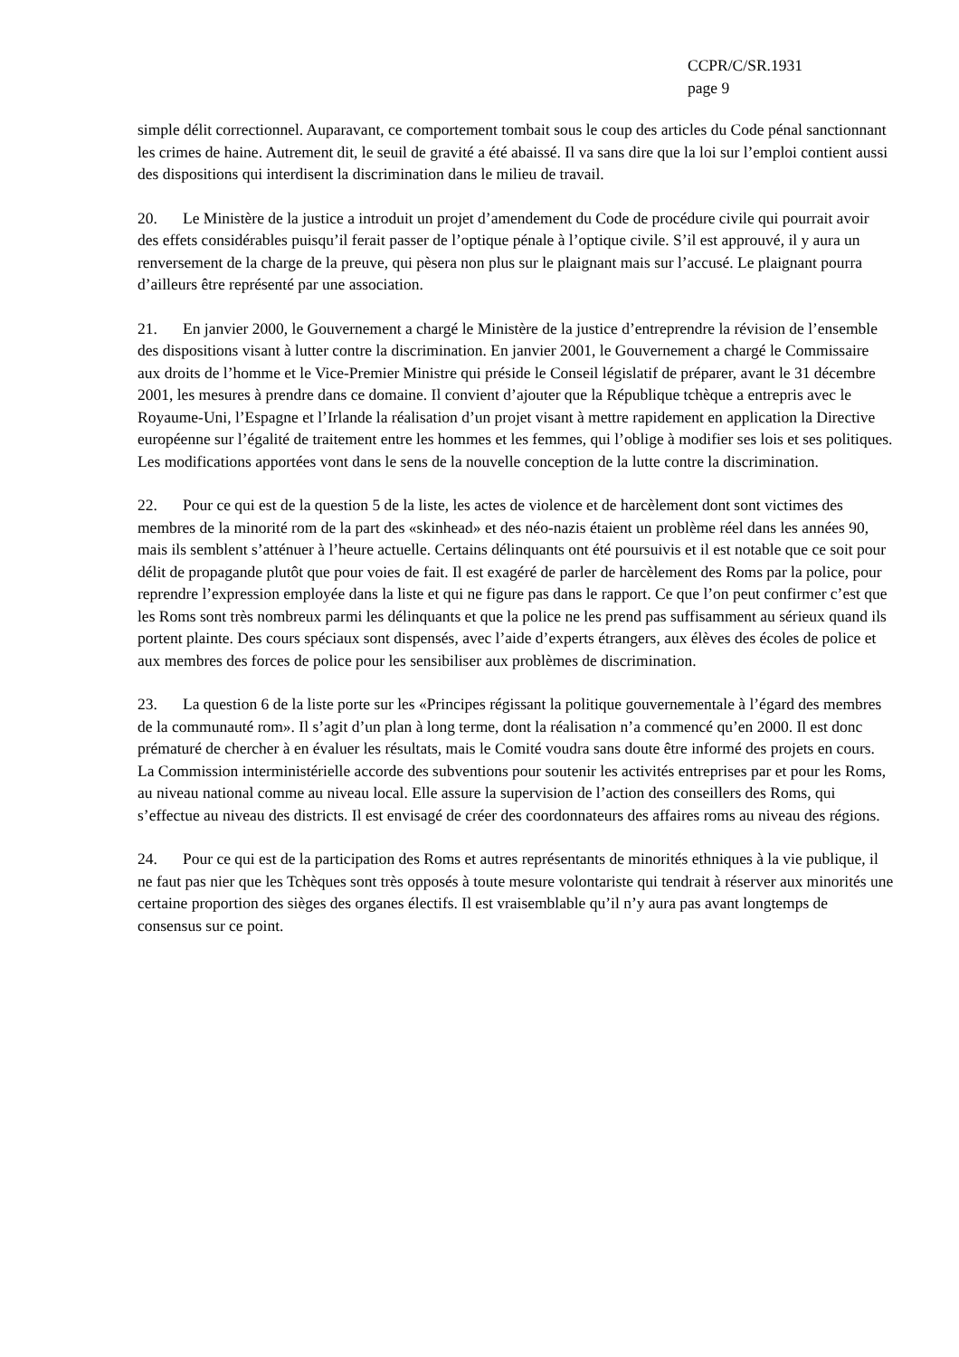CCPR/C/SR.1931
page 9
simple délit correctionnel. Auparavant, ce comportement tombait sous le coup des articles du Code pénal sanctionnant les crimes de haine. Autrement dit, le seuil de gravité a été abaissé. Il va sans dire que la loi sur l’emploi contient aussi des dispositions qui interdisent la discrimination dans le milieu de travail.
20. Le Ministère de la justice a introduit un projet d’amendement du Code de procédure civile qui pourrait avoir des effets considérables puisqu’il ferait passer de l’optique pénale à l’optique civile. S’il est approuvé, il y aura un renversement de la charge de la preuve, qui pèsera non plus sur le plaignant mais sur l’accusé. Le plaignant pourra d’ailleurs être représenté par une association.
21. En janvier 2000, le Gouvernement a chargé le Ministère de la justice d’entreprendre la révision de l’ensemble des dispositions visant à lutter contre la discrimination. En janvier 2001, le Gouvernement a chargé le Commissaire aux droits de l’homme et le Vice-Premier Ministre qui préside le Conseil législatif de préparer, avant le 31 décembre 2001, les mesures à prendre dans ce domaine. Il convient d’ajouter que la République tchèque a entrepris avec le Royaume-Uni, l’Espagne et l’Irlande la réalisation d’un projet visant à mettre rapidement en application la Directive européenne sur l’égalité de traitement entre les hommes et les femmes, qui l’oblige à modifier ses lois et ses politiques. Les modifications apportées vont dans le sens de la nouvelle conception de la lutte contre la discrimination.
22. Pour ce qui est de la question 5 de la liste, les actes de violence et de harcèlement dont sont victimes des membres de la minorité rom de la part des «skinhead» et des néo-nazis étaient un problème réel dans les années 90, mais ils semblent s’atténuer à l’heure actuelle. Certains délinquants ont été poursuivis et il est notable que ce soit pour délit de propagande plutôt que pour voies de fait. Il est exagéré de parler de harcèlement des Roms par la police, pour reprendre l’expression employée dans la liste et qui ne figure pas dans le rapport. Ce que l’on peut confirmer c’est que les Roms sont très nombreux parmi les délinquants et que la police ne les prend pas suffisamment au sérieux quand ils portent plainte. Des cours spéciaux sont dispensés, avec l’aide d’experts étrangers, aux élèves des écoles de police et aux membres des forces de police pour les sensibiliser aux problèmes de discrimination.
23. La question 6 de la liste porte sur les «Principes régissant la politique gouvernementale à l’égard des membres de la communauté rom». Il s’agit d’un plan à long terme, dont la réalisation n’a commencé qu’en 2000. Il est donc prématuré de chercher à en évaluer les résultats, mais le Comité voudra sans doute être informé des projets en cours. La Commission interministérielle accorde des subventions pour soutenir les activités entreprises par et pour les Roms, au niveau national comme au niveau local. Elle assure la supervision de l’action des conseillers des Roms, qui s’effectue au niveau des districts. Il est envisagé de créer des coordonnateurs des affaires roms au niveau des régions.
24. Pour ce qui est de la participation des Roms et autres représentants de minorités ethniques à la vie publique, il ne faut pas nier que les Tchèques sont très opposés à toute mesure volontariste qui tendrait à réserver aux minorités une certaine proportion des sièges des organes électifs. Il est vraisemblable qu’il n’y aura pas avant longtemps de consensus sur ce point.